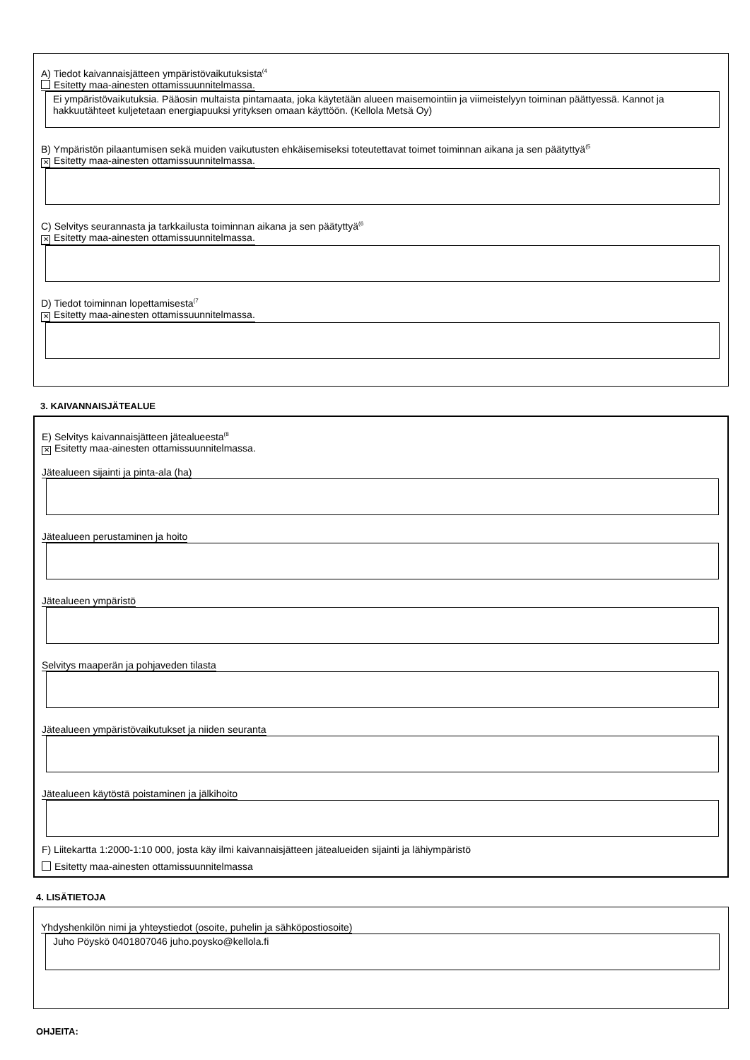A) Tiedot kaivannaisjätteen ympäristövaikutuksista<sup>(4</sup>
Esitetty maa-ainesten ottamissuunnitelmassa.
Ei ympäristövaikutuksia. Pääosin multaista pintamaata, joka käytetään alueen maisemointiin ja viimeistelyyn toiminan päättyessä. Kannot ja hakkuutähteet kuljetetaan energiapuuksi yrityksen omaan käyttöön. (Kellola Metsä Oy)
B) Ympäristön pilaantumisen sekä muiden vaikutusten ehkäisemiseksi toteutettavat toimet toiminnan aikana ja sen päätyttyä<sup>(5</sup>
✕ Esitetty maa-ainesten ottamissuunnitelmassa.
C) Selvitys seurannasta ja tarkkailusta toiminnan aikana ja sen päätyttyä<sup>(6</sup>
✕ Esitetty maa-ainesten ottamissuunnitelmassa.
D) Tiedot toiminnan lopettamisesta<sup>(7</sup>
✕ Esitetty maa-ainesten ottamissuunnitelmassa.
3. KAIVANNAISJÄTEALUE
E) Selvitys kaivannaisjätteen jätealueesta<sup>(8</sup>
✕ Esitetty maa-ainesten ottamissuunnitelmassa.
Jätealueen sijainti ja pinta-ala (ha)
Jätealueen perustaminen ja hoito
Jätealueen ympäristö
Selvitys maaperän ja pohjaveden tilasta
Jätealueen ympäristövaikutukset ja niiden seuranta
Jätealueen käytöstä poistaminen ja jälkihoito
F) Liitekartta 1:2000-1:10 000, josta käy ilmi kaivannaisjätteen jätealueiden sijainti ja lähiympäristö
Esitetty maa-ainesten ottamissuunnitelmassa
4. LISÄTIETOJA
Yhdyshenkilön nimi ja yhteystiedot (osoite, puhelin ja sähköpostiosoite)
Juho Pöyskö 0401807046 juho.poysko@kellola.fi
OHJEITA: